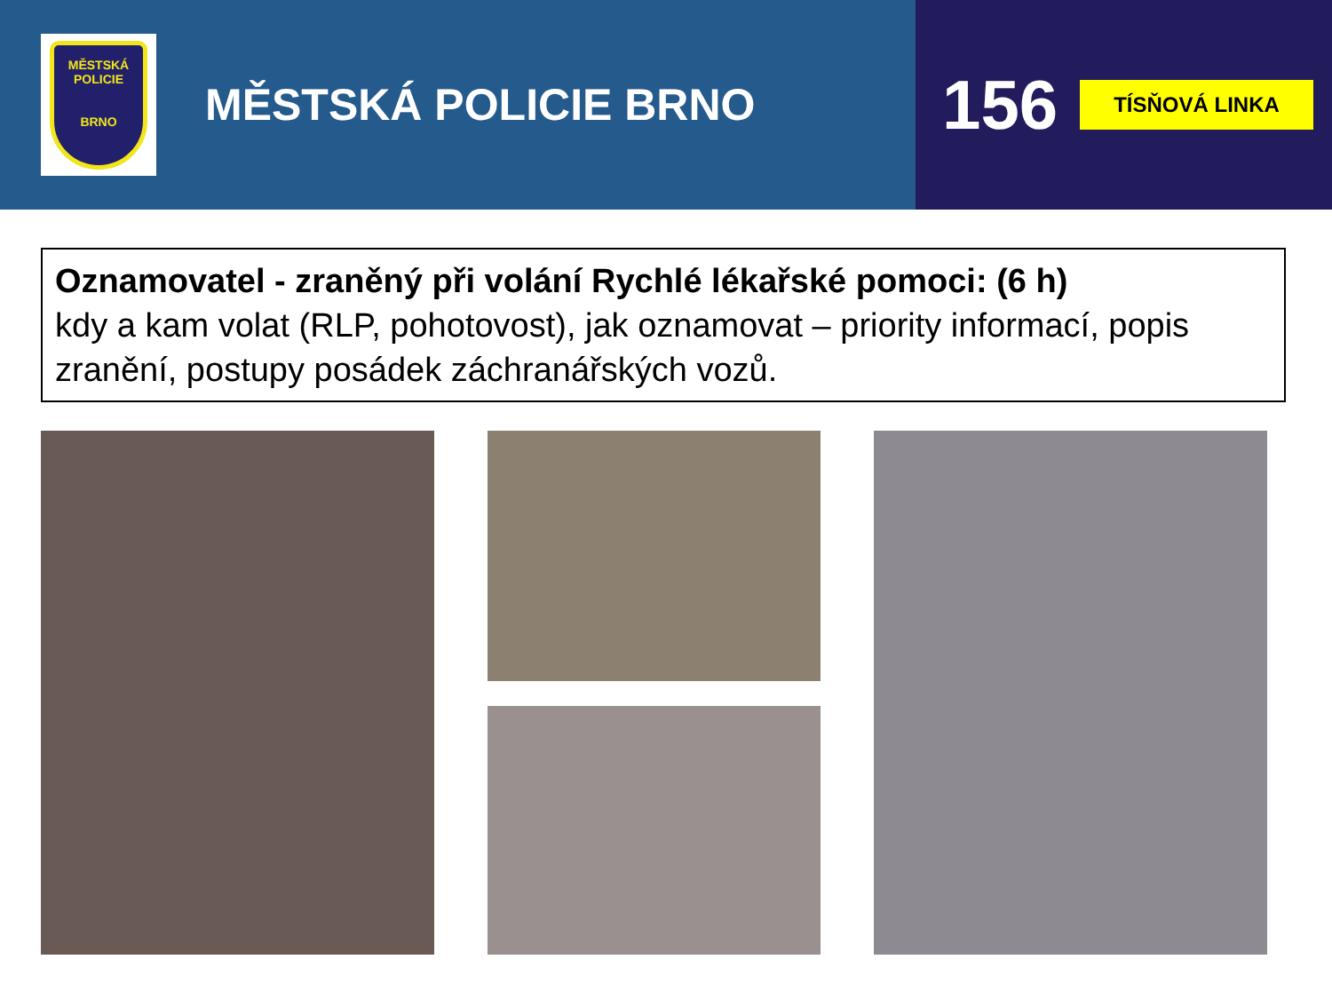MĚSTSKÁ
POLICIE
BRNO
MĚSTSKÁ POLICIE BRNO
156 TÍSŇOVÁ LINKA
Oznamovatel - zraněný při volání Rychlé lékařské pomoci: (6 h)
kdy a kam volat (RLP, pohotovost), jak oznamovat – priority informací, popis zranění, postupy posádek záchranářských vozů.